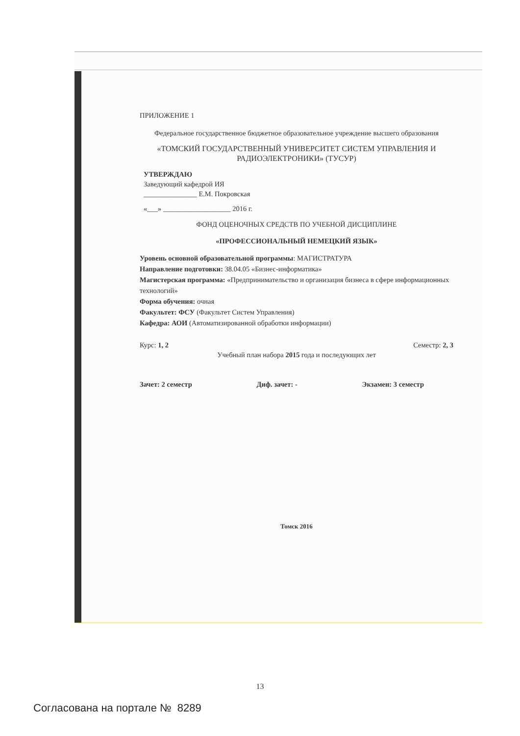ПРИЛОЖЕНИЕ 1
Федеральное государственное бюджетное образовательное учреждение высшего образования
«ТОМСКИЙ ГОСУДАРСТВЕННЫЙ УНИВЕРСИТЕТ СИСТЕМ УПРАВЛЕНИЯ И РАДИОЭЛЕКТРОНИКИ» (ТУСУР)
УТВЕРЖДАЮ
Заведующий кафедрой ИЯ
_______________ Е.М. Покровская
«___» ___________________ 2016 г.
ФОНД ОЦЕНОЧНЫХ СРЕДСТВ ПО УЧЕБНОЙ ДИСЦИПЛИНЕ
«ПРОФЕССИОНАЛЬНЫЙ НЕМЕЦКИЙ ЯЗЫК»
Уровень основной образовательной программы: МАГИСТРАТУРА
Направление подготовки: 38.04.05 «Бизнес-информатика»
Магистерская программа: «Предпринимательство и организация бизнеса в сфере информационных технологий»
Форма обучения: очная
Факультет: ФСУ (Факультет Систем Управления)
Кафедра: АОИ (Автоматизированной обработки информации)
Курс: 1, 2 Семестр: 2, 3
Учебный план набора 2015 года и последующих лет
Зачет: 2 семестр Диф. зачет: - Экзамен: 3 семестр
Томск 2016
13
Согласована на портале № 8289